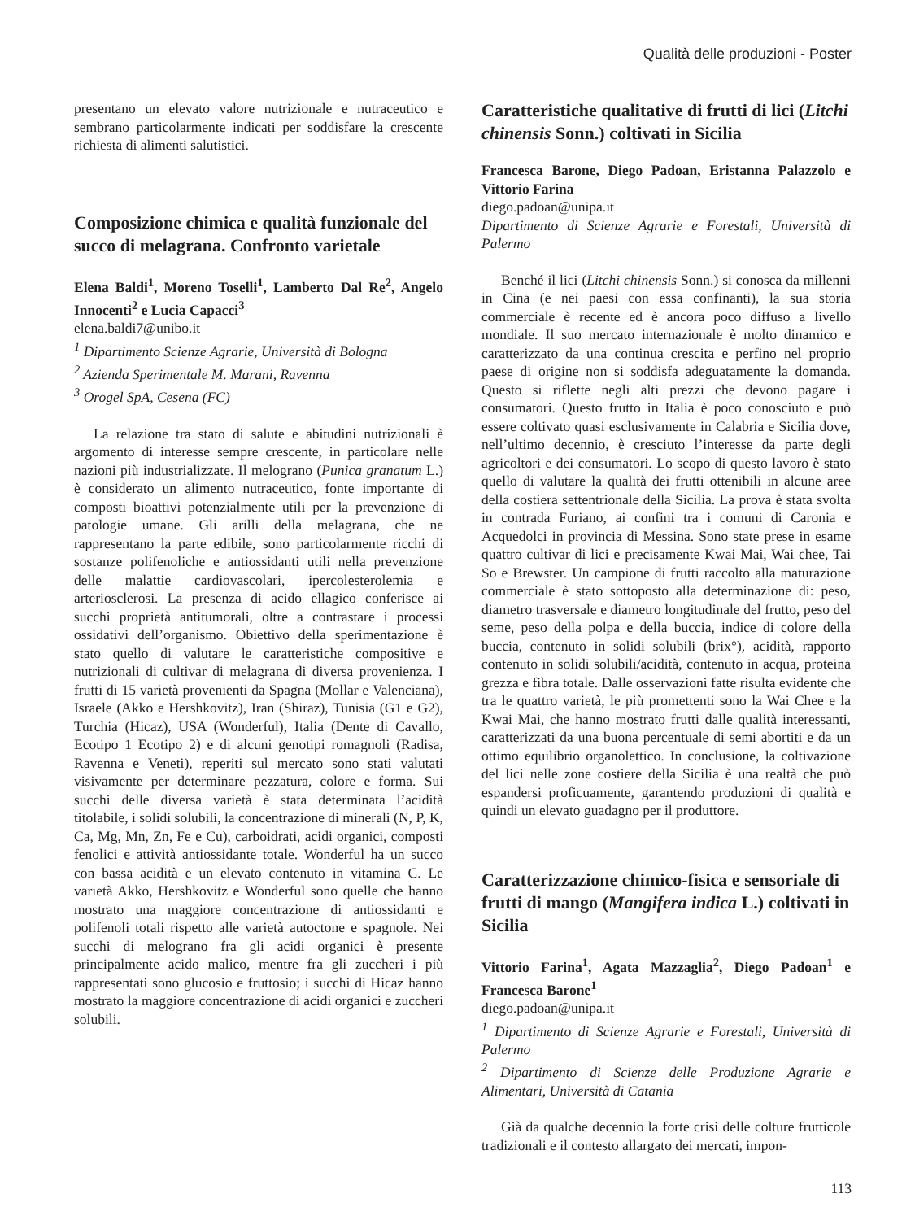Qualità delle produzioni - Poster
presentano un elevato valore nutrizionale e nutraceutico e sembrano particolarmente indicati per soddisfare la crescente richiesta di alimenti salutistici.
Composizione chimica e qualità funzionale del succo di melagrana. Confronto varietale
Elena Baldi<sup>1</sup>, Moreno Toselli<sup>1</sup>, Lamberto Dal Re<sup>2</sup>, Angelo Innocenti<sup>2</sup> e Lucia Capacci<sup>3</sup>
elena.baldi7@unibo.it
<sup>1</sup> Dipartimento Scienze Agrarie, Università di Bologna
<sup>2</sup> Azienda Sperimentale M. Marani, Ravenna
<sup>3</sup> Orogel SpA, Cesena (FC)
La relazione tra stato di salute e abitudini nutrizionali è argomento di interesse sempre crescente, in particolare nelle nazioni più industrializzate. Il melograno (Punica granatum L.) è considerato un alimento nutraceutico, fonte importante di composti bioattivi potenzialmente utili per la prevenzione di patologie umane. Gli arilli della melagrana, che ne rappresentano la parte edibile, sono particolarmente ricchi di sostanze polifenoliche e antiossidanti utili nella prevenzione delle malattie cardiovascolari, ipercolesterolemia e arteriosclerosi. La presenza di acido ellagico conferisce ai succhi proprietà antitumorali, oltre a contrastare i processi ossidativi dell’organismo. Obiettivo della sperimentazione è stato quello di valutare le caratteristiche compositive e nutrizionali di cultivar di melagrana di diversa provenienza. I frutti di 15 varietà provenienti da Spagna (Mollar e Valenciana), Israele (Akko e Hershkovitz), Iran (Shiraz), Tunisia (G1 e G2), Turchia (Hicaz), USA (Wonderful), Italia (Dente di Cavallo, Ecotipo 1 Ecotipo 2) e di alcuni genotipi romagnoli (Radisa, Ravenna e Veneti), reperiti sul mercato sono stati valutati visivamente per determinare pezzatura, colore e forma. Sui succhi delle diversa varietà è stata determinata l’acidità titolabile, i solidi solubili, la concentrazione di minerali (N, P, K, Ca, Mg, Mn, Zn, Fe e Cu), carboidrati, acidi organici, composti fenolici e attività antiossidante totale. Wonderful ha un succo con bassa acidità e un elevato contenuto in vitamina C. Le varietà Akko, Hershkovitz e Wonderful sono quelle che hanno mostrato una maggiore concentrazione di antiossidanti e polifenoli totali rispetto alle varietà autoctone e spagnole. Nei succhi di melograno fra gli acidi organici è presente principalmente acido malico, mentre fra gli zuccheri i più rappresentati sono glucosio e fruttosio; i succhi di Hicaz hanno mostrato la maggiore concentrazione di acidi organici e zuccheri solubili.
Caratteristiche qualitative di frutti di lici (Litchi chinensis Sonn.) coltivati in Sicilia
Francesca Barone, Diego Padoan, Eristanna Palazzolo e Vittorio Farina
diego.padoan@unipa.it
Dipartimento di Scienze Agrarie e Forestali, Università di Palermo
Benché il lici (Litchi chinensis Sonn.) si conosca da millenni in Cina (e nei paesi con essa confinanti), la sua storia commerciale è recente ed è ancora poco diffuso a livello mondiale. Il suo mercato internazionale è molto dinamico e caratterizzato da una continua crescita e perfino nel proprio paese di origine non si soddisfa adeguatamente la domanda. Questo si riflette negli alti prezzi che devono pagare i consumatori. Questo frutto in Italia è poco conosciuto e può essere coltivato quasi esclusivamente in Calabria e Sicilia dove, nell’ultimo decennio, è cresciuto l’interesse da parte degli agricoltori e dei consumatori. Lo scopo di questo lavoro è stato quello di valutare la qualità dei frutti ottenibili in alcune aree della costiera settentrionale della Sicilia. La prova è stata svolta in contrada Furiano, ai confini tra i comuni di Caronia e Acquedolci in provincia di Messina. Sono state prese in esame quattro cultivar di lici e precisamente Kwai Mai, Wai chee, Tai So e Brewster. Un campione di frutti raccolto alla maturazione commerciale è stato sottoposto alla determinazione di: peso, diametro trasversale e diametro longitudinale del frutto, peso del seme, peso della polpa e della buccia, indice di colore della buccia, contenuto in solidi solubili (brix°), acidità, rapporto contenuto in solidi solubili/acidità, contenuto in acqua, proteina grezza e fibra totale. Dalle osservazioni fatte risulta evidente che tra le quattro varietà, le più promettenti sono la Wai Chee e la Kwai Mai, che hanno mostrato frutti dalle qualità interessanti, caratterizzati da una buona percentuale di semi abortiti e da un ottimo equilibrio organolettico. In conclusione, la coltivazione del lici nelle zone costiere della Sicilia è una realtà che può espandersi proficuamente, garantendo produzioni di qualità e quindi un elevato guadagno per il produttore.
Caratterizzazione chimico-fisica e sensoriale di frutti di mango (Mangifera indica L.) coltivati in Sicilia
Vittorio Farina<sup>1</sup>, Agata Mazzaglia<sup>2</sup>, Diego Padoan<sup>1</sup> e Francesca Barone<sup>1</sup>
diego.padoan@unipa.it
<sup>1</sup> Dipartimento di Scienze Agrarie e Forestali, Università di Palermo
<sup>2</sup> Dipartimento di Scienze delle Produzione Agrarie e Alimentari, Università di Catania
Già da qualche decennio la forte crisi delle colture frutticole tradizionali e il contesto allargato dei mercati, impon-
113